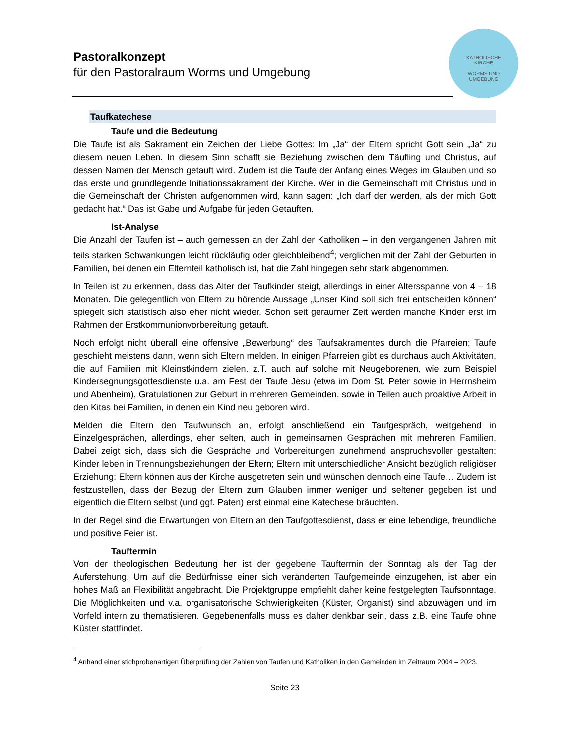Pastoralkonzept
für den Pastoralraum Worms und Umgebung
KATHOLISCHE
KIRCHE
WORMS UND
UMGEBUNG
Taufkatechese
Taufe und die Bedeutung
Die Taufe ist als Sakrament ein Zeichen der Liebe Gottes: Im „Ja“ der Eltern spricht Gott sein „Ja“ zu diesem neuen Leben. In diesem Sinn schafft sie Beziehung zwischen dem Täufling und Christus, auf dessen Namen der Mensch getauft wird. Zudem ist die Taufe der Anfang eines Weges im Glauben und so das erste und grundlegende Initiationssakrament der Kirche. Wer in die Gemeinschaft mit Christus und in die Gemeinschaft der Christen aufgenommen wird, kann sagen: „Ich darf der werden, als der mich Gott gedacht hat.“ Das ist Gabe und Aufgabe für jeden Getauften.
Ist-Analyse
Die Anzahl der Taufen ist – auch gemessen an der Zahl der Katholiken – in den vergangenen Jahren mit teils starken Schwankungen leicht rückläufig oder gleichbleibend<sup>4</sup>; verglichen mit der Zahl der Geburten in Familien, bei denen ein Elternteil katholisch ist, hat die Zahl hingegen sehr stark abgenommen.
In Teilen ist zu erkennen, dass das Alter der Taufkinder steigt, allerdings in einer Altersspanne von 4 – 18 Monaten. Die gelegentlich von Eltern zu hörende Aussage „Unser Kind soll sich frei entscheiden können“ spiegelt sich statistisch also eher nicht wieder. Schon seit geraumer Zeit werden manche Kinder erst im Rahmen der Erstkommunionvorbereitung getauft.
Noch erfolgt nicht überall eine offensive „Bewerbung“ des Taufsakramentes durch die Pfarreien; Taufe geschieht meistens dann, wenn sich Eltern melden. In einigen Pfarreien gibt es durchaus auch Aktivitäten, die auf Familien mit Kleinstkindern zielen, z.T. auch auf solche mit Neugeborenen, wie zum Beispiel Kindersegnungsgottesdienste u.a. am Fest der Taufe Jesu (etwa im Dom St. Peter sowie in Herrnsheim und Abenheim), Gratulationen zur Geburt in mehreren Gemeinden, sowie in Teilen auch proaktive Arbeit in den Kitas bei Familien, in denen ein Kind neu geboren wird.
Melden die Eltern den Taufwunsch an, erfolgt anschließend ein Taufgespräch, weitgehend in Einzelgesprächen, allerdings, eher selten, auch in gemeinsamen Gesprächen mit mehreren Familien. Dabei zeigt sich, dass sich die Gespräche und Vorbereitungen zunehmend anspruchsvoller gestalten: Kinder leben in Trennungsbeziehungen der Eltern; Eltern mit unterschiedlicher Ansicht bezüglich religiöser Erziehung; Eltern können aus der Kirche ausgetreten sein und wünschen dennoch eine Taufe… Zudem ist festzustellen, dass der Bezug der Eltern zum Glauben immer weniger und seltener gegeben ist und eigentlich die Eltern selbst (und ggf. Paten) erst einmal eine Katechese bräuchten.
In der Regel sind die Erwartungen von Eltern an den Taufgottesdienst, dass er eine lebendige, freundliche und positive Feier ist.
Tauftermin
Von der theologischen Bedeutung her ist der gegebene Tauftermin der Sonntag als der Tag der Auferstehung. Um auf die Bedürfnisse einer sich veränderten Taufgemeinde einzugehen, ist aber ein hohes Maß an Flexibilität angebracht. Die Projektgruppe empfiehlt daher keine festgelegten Taufsonntage. Die Möglichkeiten und v.a. organisatorische Schwierigkeiten (Küster, Organist) sind abzuwägen und im Vorfeld intern zu thematisieren. Gegebenenfalls muss es daher denkbar sein, dass z.B. eine Taufe ohne Küster stattfindet.
<sup>4</sup> Anhand einer stichprobenartigen Überprüfung der Zahlen von Taufen und Katholiken in den Gemeinden im Zeitraum 2004 – 2023.
Seite 23